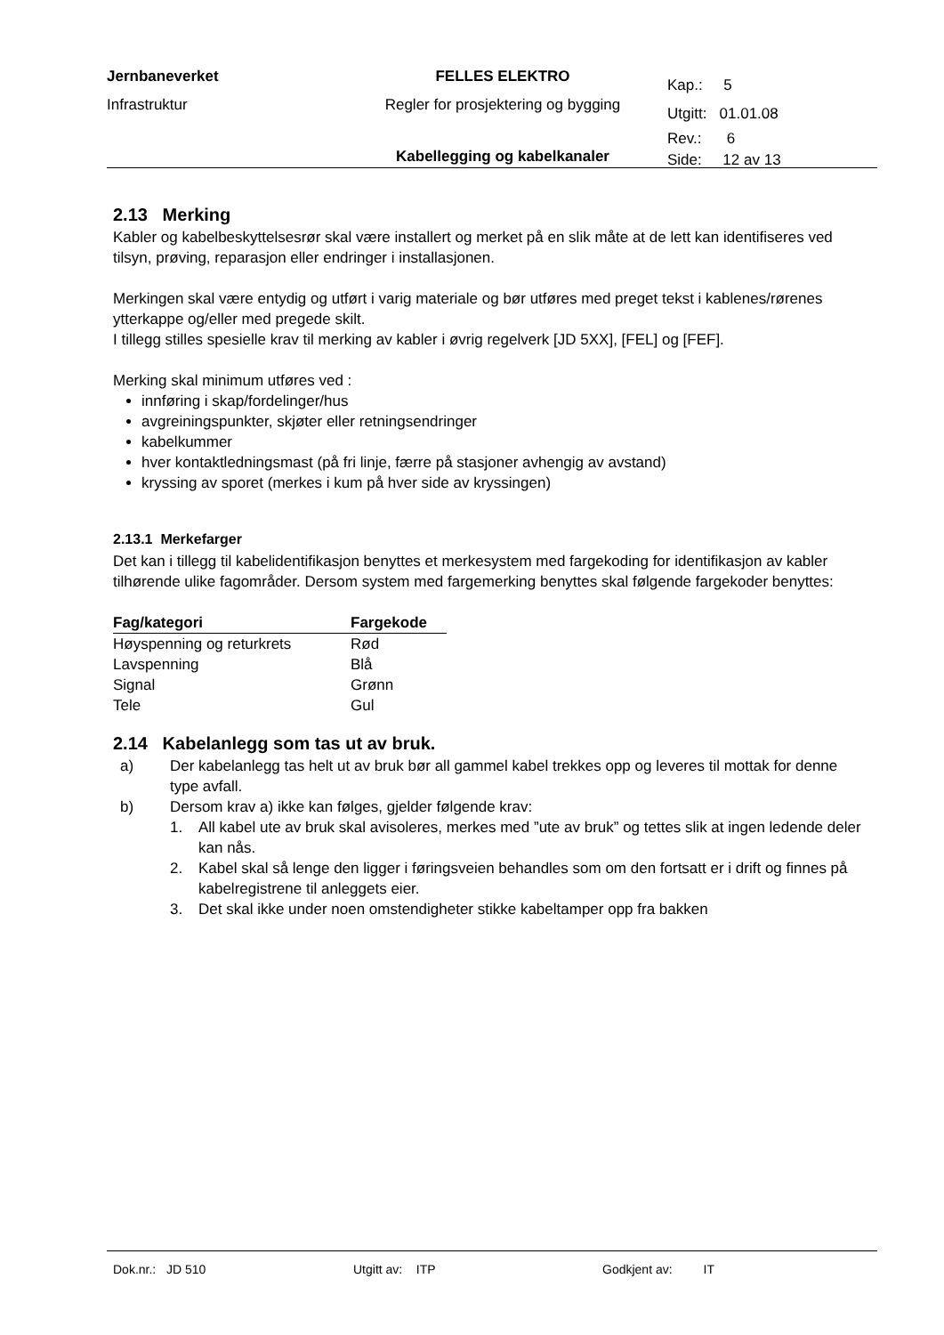| Jernbaneverket | FELLES ELEKTRO | Kap.: 5 |
| Infrastruktur | Regler for prosjektering og bygging | Utgitt: 01.01.08 |
| | | Rev.: 6 |
| | Kabellegging og kabelkanaler | Side: 12 av 13 |
2.13 Merking
Kabler og kabelbeskyttelsesrør skal være installert og merket på en slik måte at de lett kan identifiseres ved tilsyn, prøving, reparasjon eller endringer i installasjonen.
Merkingen skal være entydig og utført i varig materiale og bør utføres med preget tekst i kablenes/rørenes ytterkappe og/eller med pregede skilt.
I tillegg stilles spesielle krav til merking av kabler i øvrig regelverk [JD 5XX], [FEL] og [FEF].
Merking skal minimum utføres ved :
innføring i skap/fordelinger/hus
avgreiningspunkter, skjøter eller retningsendringer
kabelkummer
hver kontaktledningsmast (på fri linje, færre på stasjoner avhengig av avstand)
kryssing av sporet (merkes i kum på hver side av kryssingen)
2.13.1 Merkefarger
Det kan i tillegg til kabelidentifikasjon benyttes et merkesystem med fargekoding for identifikasjon av kabler tilhørende ulike fagområder. Dersom system med fargemerking benyttes skal følgende fargekoder benyttes:
| Fag/kategori | Fargekode |
| --- | --- |
| Høyspenning og returkrets | Rød |
| Lavspenning | Blå |
| Signal | Grønn |
| Tele | Gul |
2.14 Kabelanlegg som tas ut av bruk.
a) Der kabelanlegg tas helt ut av bruk bør all gammel kabel trekkes opp og leveres til mottak for denne type avfall.
b) Dersom krav a) ikke kan følges, gjelder følgende krav:
1. All kabel ute av bruk skal avisoleres, merkes med ”ute av bruk” og tettes slik at ingen ledende deler kan nås.
2. Kabel skal så lenge den ligger i føringsveien behandles som om den fortsatt er i drift og finnes på kabelregistrene til anleggets eier.
3. Det skal ikke under noen omstendigheter stikke kabeltamper opp fra bakken
Dok.nr.: JD 510 Utgitt av: ITP Godkjent av: IT